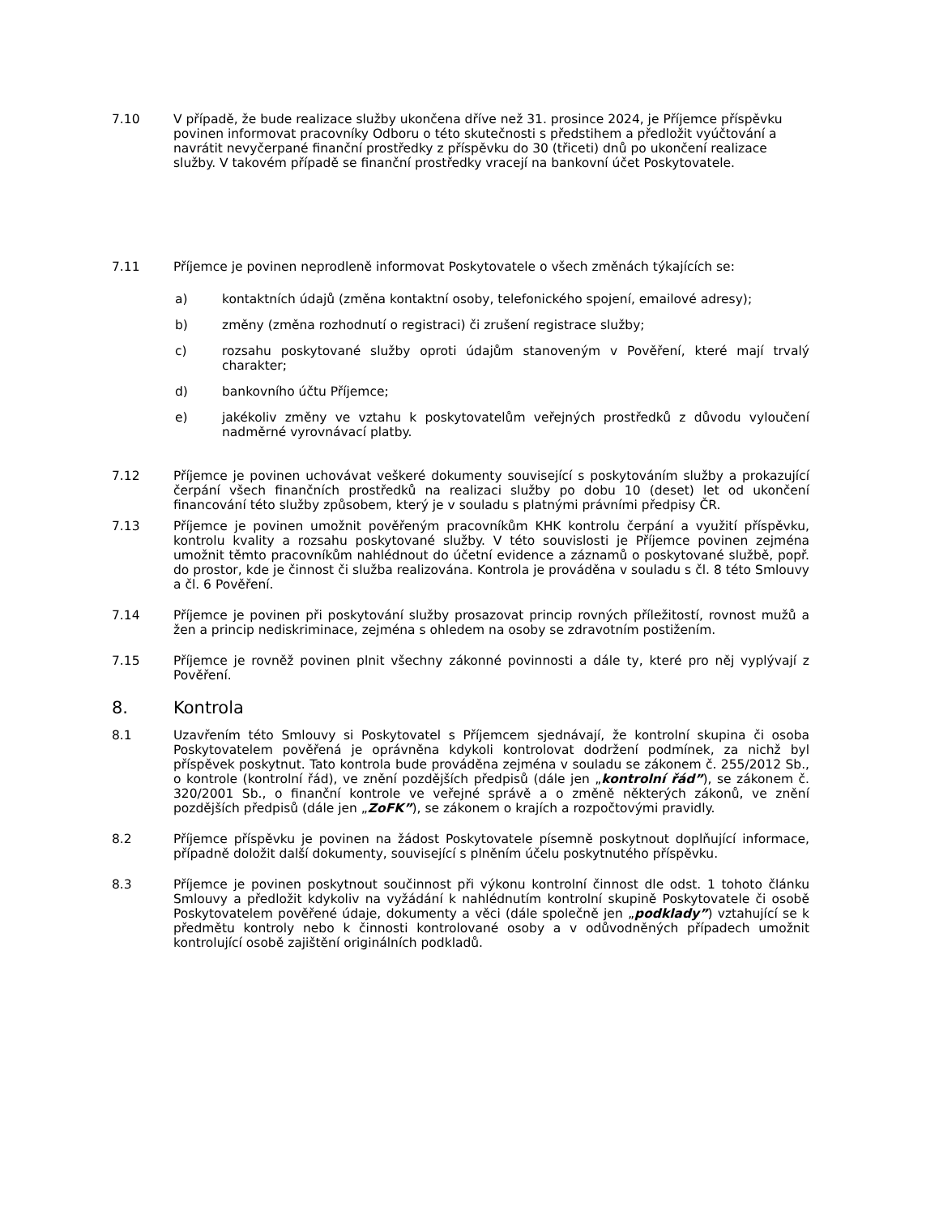7.10 V případě, že bude realizace služby ukončena dříve než 31. prosince 2024, je Příjemce příspěvku povinen informovat pracovníky Odboru o této skutečnosti s předstihem a předložit vyúčtování a navrátit nevyčerpané finanční prostředky z příspěvku do 30 (třiceti) dnů po ukončení realizace služby. V takovém případě se finanční prostředky vracejí na bankovní účet Poskytovatele.
7.11 Příjemce je povinen neprodleně informovat Poskytovatele o všech změnách týkajících se:
a) kontaktních údajů (změna kontaktní osoby, telefonického spojení, emailové adresy);
b) změny (změna rozhodnutí o registraci) či zrušení registrace služby;
c) rozsahu poskytované služby oproti údajům stanoveným v Pověření, které mají trvalý charakter;
d) bankovního účtu Příjemce;
e) jakékoliv změny ve vztahu k poskytovatelům veřejných prostředků z důvodu vyloučení nadměrné vyrovnávací platby.
7.12 Příjemce je povinen uchovávat veškeré dokumenty související s poskytováním služby a prokazující čerpání všech finančních prostředků na realizaci služby po dobu 10 (deset) let od ukončení financování této služby způsobem, který je v souladu s platnými právními předpisy ČR.
7.13 Příjemce je povinen umožnit pověřeným pracovníkům KHK kontrolu čerpání a využití příspěvku, kontrolu kvality a rozsahu poskytované služby. V této souvislosti je Příjemce povinen zejména umožnit těmto pracovníkům nahlédnout do účetní evidence a záznamů o poskytované službě, popř. do prostor, kde je činnost či služba realizována. Kontrola je prováděna v souladu s čl. 8 této Smlouvy a čl. 6 Pověření.
7.14 Příjemce je povinen při poskytování služby prosazovat princip rovných příležitostí, rovnost mužů a žen a princip nediskriminace, zejména s ohledem na osoby se zdravotním postižením.
7.15 Příjemce je rovněž povinen plnit všechny zákonné povinnosti a dále ty, které pro něj vyplývají z Pověření.
8. Kontrola
8.1 Uzavřením této Smlouvy si Poskytovatel s Příjemcem sjednávají, že kontrolní skupina či osoba Poskytovatelem pověřená je oprávněna kdykoli kontrolovat dodržení podmínek, za nichž byl příspěvek poskytnut. Tato kontrola bude prováděna zejména v souladu se zákonem č. 255/2012 Sb., o kontrole (kontrolní řád), ve znění pozdějších předpisů (dále jen „kontrolní řád”), se zákonem č. 320/2001 Sb., o finanční kontrole ve veřejné správě a o změně některých zákonů, ve znění pozdějších předpisů (dále jen „ZoFK”), se zákonem o krajích a rozpočtovými pravidly.
8.2 Příjemce příspěvku je povinen na žádost Poskytovatele písemně poskytnout doplňující informace, případně doložit další dokumenty, související s plněním účelu poskytnutého příspěvku.
8.3 Příjemce je povinen poskytnout součinnost při výkonu kontrolní činnost dle odst. 1 tohoto článku Smlouvy a předložit kdykoliv na vyžádání k nahlédnutím kontrolní skupině Poskytovatele či osobě Poskytovatelem pověřené údaje, dokumenty a věci (dále společně jen „podklady”) vztahující se k předmětu kontroly nebo k činnosti kontrolované osoby a v odůvodněných případech umožnit kontrolující osobě zajištění originálních podkladů.